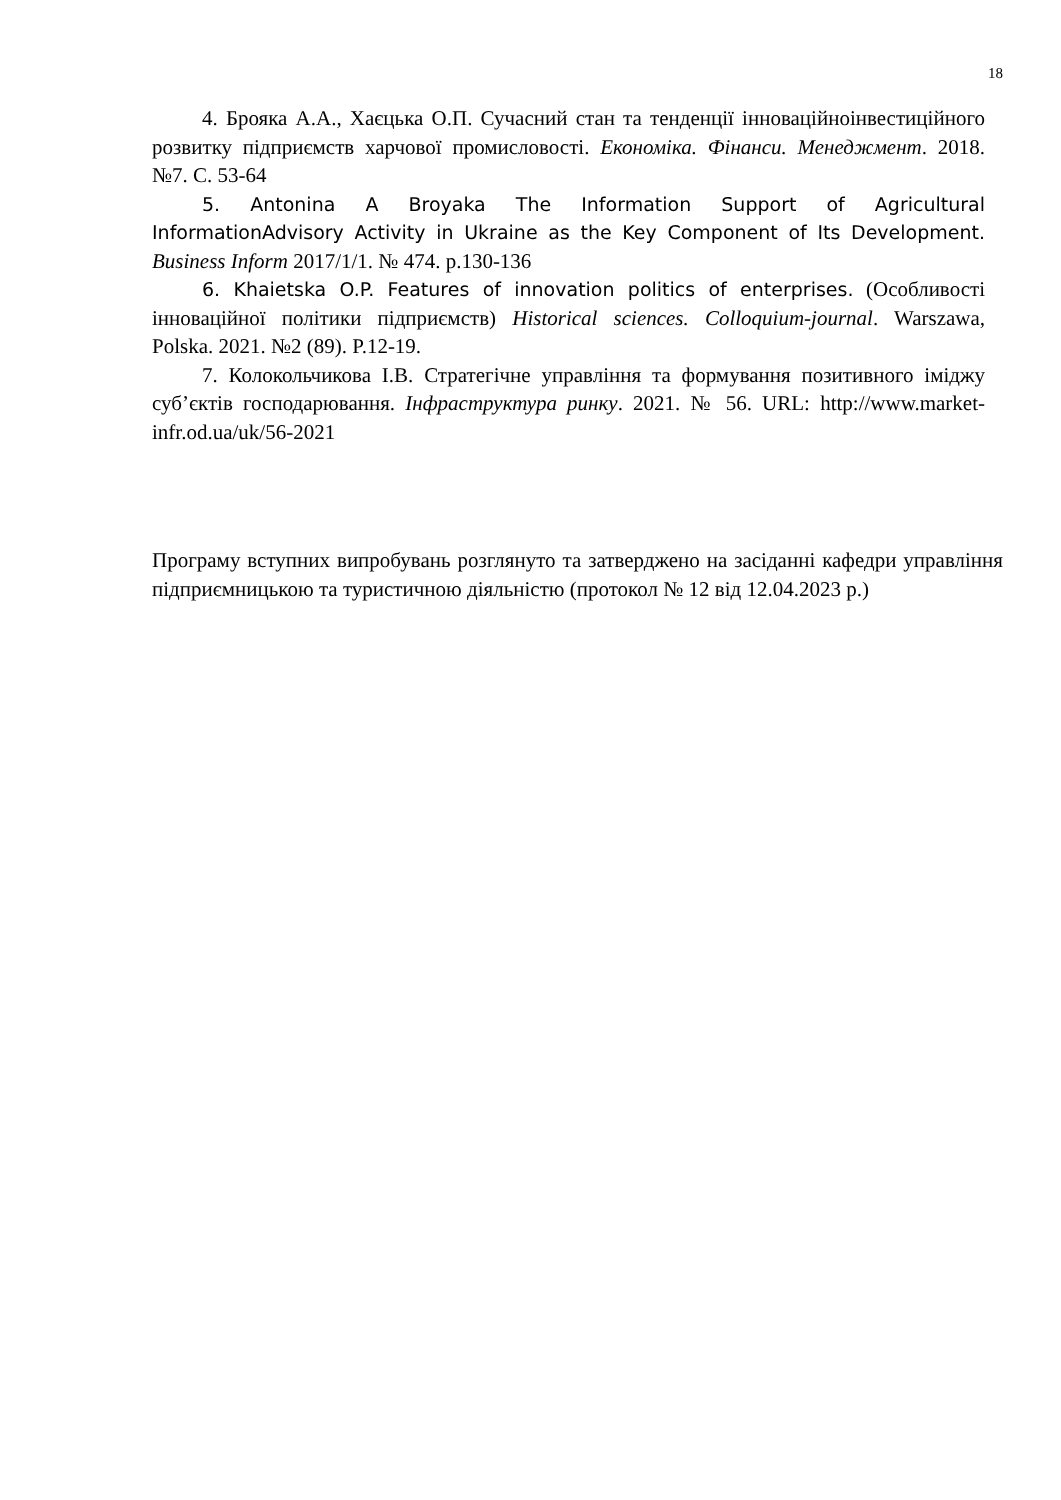18
4. Брояка А.А., Хаєцька О.П. Сучасний стан та тенденції інноваційноінвестиційного розвитку підприємств харчової промисловості. Економіка. Фінанси. Менеджмент. 2018. №7. С. 53-64
5. Antonina A Broyaka The Information Support of Agricultural InformationAdvisory Activity in Ukraine as the Key Component of Its Development. Business Inform 2017/1/1. № 474. p.130-136
6. Khaietska O.P. Features of innovation politics of enterprises. (Особливості інноваційної політики підприємств) Historical sciences. Colloquium-journal. Warszawa, Polska. 2021. №2 (89). P.12-19.
7. Колокольчикова І.В. Стратегічне управління та формування позитивного іміджу суб’єктів господарювання. Інфраструктура ринку. 2021. № 56. URL: http://www.market-infr.od.ua/uk/56-2021
Програму вступних випробувань розглянуто та затверджено на засіданні кафедри управління підприємницькою та туристичною діяльністю (протокол № 12 від 12.04.2023 р.)